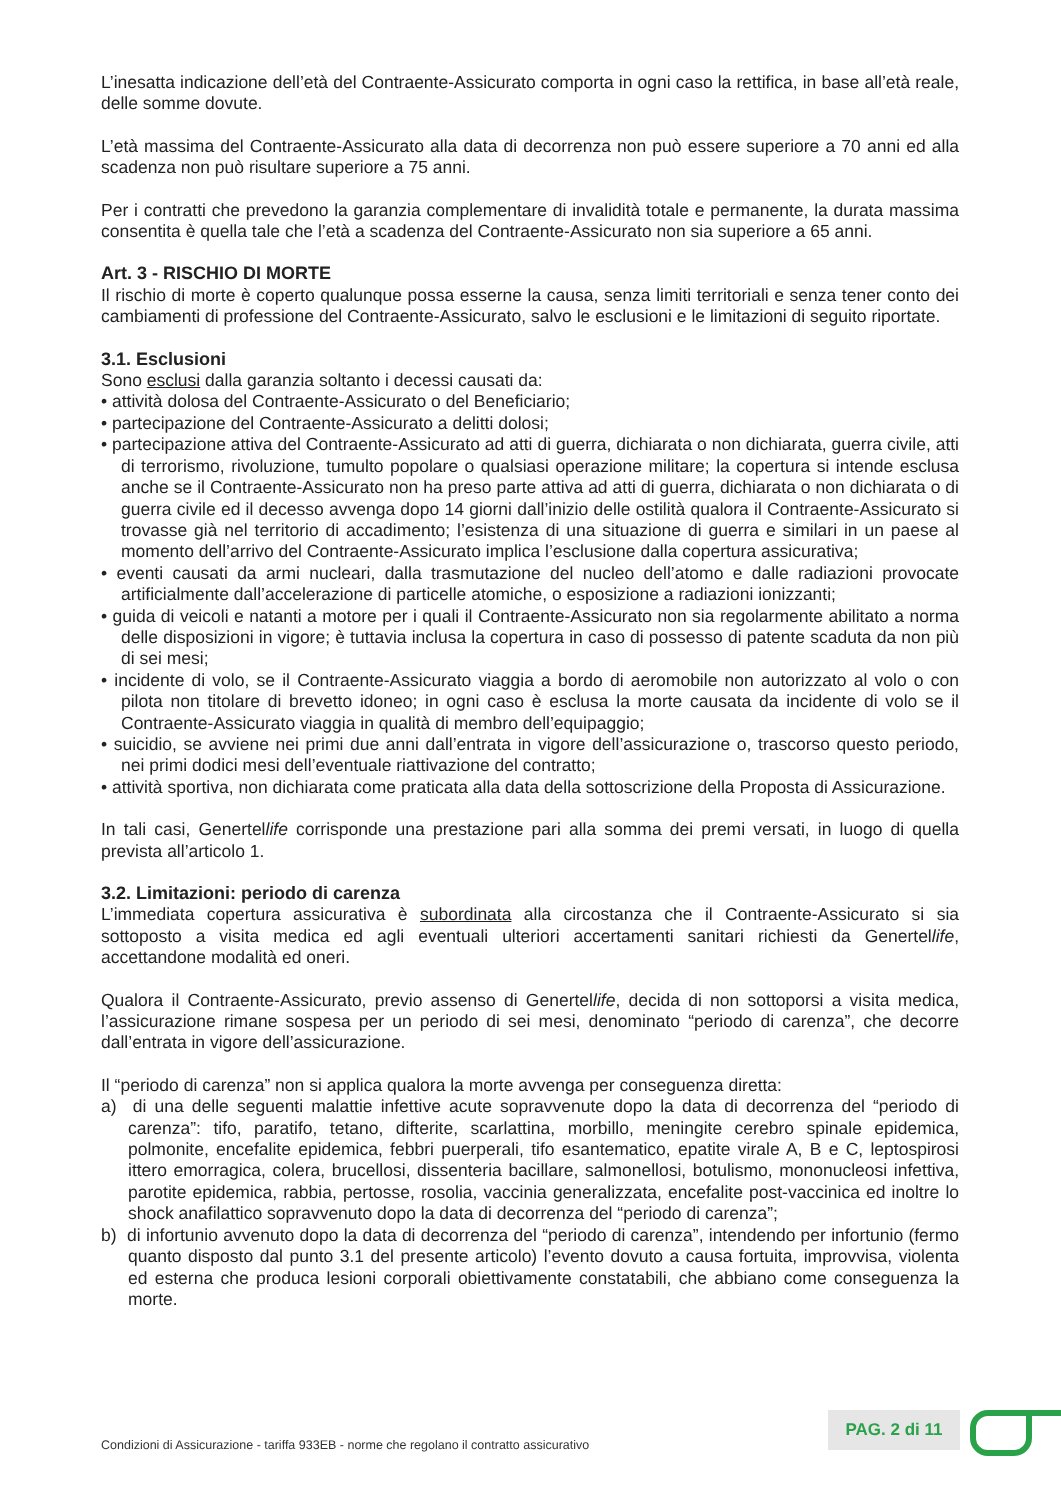L’inesatta indicazione dell’età del Contraente-Assicurato comporta in ogni caso la rettifica, in base all’età reale, delle somme dovute.
L’età massima del Contraente-Assicurato alla data di decorrenza non può essere superiore a 70 anni ed alla scadenza non può risultare superiore a 75 anni.
Per i contratti che prevedono la garanzia complementare di invalidità totale e permanente, la durata massima consentita è quella tale che l’età a scadenza del Contraente-Assicurato non sia superiore a 65 anni.
Art. 3 - RISCHIO DI MORTE
Il rischio di morte è coperto qualunque possa esserne la causa, senza limiti territoriali e senza tener conto dei cambiamenti di professione del Contraente-Assicurato, salvo le esclusioni e le limitazioni di seguito riportate.
3.1. Esclusioni
Sono esclusi dalla garanzia soltanto i decessi causati da:
• attività dolosa del Contraente-Assicurato o del Beneficiario;
• partecipazione del Contraente-Assicurato a delitti dolosi;
• partecipazione attiva del Contraente-Assicurato ad atti di guerra, dichiarata o non dichiarata, guerra civile, atti di terrorismo, rivoluzione, tumulto popolare o qualsiasi operazione militare; la copertura si intende esclusa anche se il Contraente-Assicurato non ha preso parte attiva ad atti di guerra, dichiarata o non dichiarata o di guerra civile ed il decesso avvenga dopo 14 giorni dall’inizio delle ostilità qualora il Contraente-Assicurato si trovasse già nel territorio di accadimento; l’esistenza di una situazione di guerra e similari in un paese al momento dell’arrivo del Contraente-Assicurato implica l’esclusione dalla copertura assicurativa;
• eventi causati da armi nucleari, dalla trasmutazione del nucleo dell’atomo e dalle radiazioni provocate artificialmente dall’accelerazione di particelle atomiche, o esposizione a radiazioni ionizzanti;
• guida di veicoli e natanti a motore per i quali il Contraente-Assicurato non sia regolarmente abilitato a norma delle disposizioni in vigore; è tuttavia inclusa la copertura in caso di possesso di patente scaduta da non più di sei mesi;
• incidente di volo, se il Contraente-Assicurato viaggia a bordo di aeromobile non autorizzato al volo o con pilota non titolare di brevetto idoneo; in ogni caso è esclusa la morte causata da incidente di volo se il Contraente-Assicurato viaggia in qualità di membro dell’equipaggio;
• suicidio, se avviene nei primi due anni dall’entrata in vigore dell’assicurazione o, trascorso questo periodo, nei primi dodici mesi dell’eventuale riattivazione del contratto;
• attività sportiva, non dichiarata come praticata alla data della sottoscrizione della Proposta di Assicurazione.
In tali casi, Genertellife corrisponde una prestazione pari alla somma dei premi versati, in luogo di quella prevista all’articolo 1.
3.2. Limitazioni: periodo di carenza
L’immediata copertura assicurativa è subordinata alla circostanza che il Contraente-Assicurato si sia sottoposto a visita medica ed agli eventuali ulteriori accertamenti sanitari richiesti da Genertellife, accettandone modalità ed oneri.
Qualora il Contraente-Assicurato, previo assenso di Genertellife, decida di non sottoporsi a visita medica, l’assicurazione rimane sospesa per un periodo di sei mesi, denominato “periodo di carenza”, che decorre dall’entrata in vigore dell’assicurazione.
Il “periodo di carenza” non si applica qualora la morte avvenga per conseguenza diretta:
a) di una delle seguenti malattie infettive acute sopravvenute dopo la data di decorrenza del “periodo di carenza”: tifo, paratifo, tetano, difterite, scarlattina, morbillo, meningite cerebro spinale epidemica, polmonite, encefalite epidemica, febbri puerperali, tifo esantematico, epatite virale A, B e C, leptospirosi ittero emorragica, colera, brucellosi, dissenteria bacillare, salmonellosi, botulismo, mononucleosi infettiva, parotite epidemica, rabbia, pertosse, rosolia, vaccinia generalizzata, encefalite post-vaccinica ed inoltre lo shock anafilattico sopravvenuto dopo la data di decorrenza del “periodo di carenza”;
b) di infortunio avvenuto dopo la data di decorrenza del “periodo di carenza”, intendendo per infortunio (fermo quanto disposto dal punto 3.1 del presente articolo) l’evento dovuto a causa fortuita, improvvisa, violenta ed esterna che produca lesioni corporali obiettivamente constatabili, che abbiano come conseguenza la morte.
Condizioni di Assicurazione - tariffa 933EB - norme che regolano il contratto assicurativo
PAG. 2 di 11